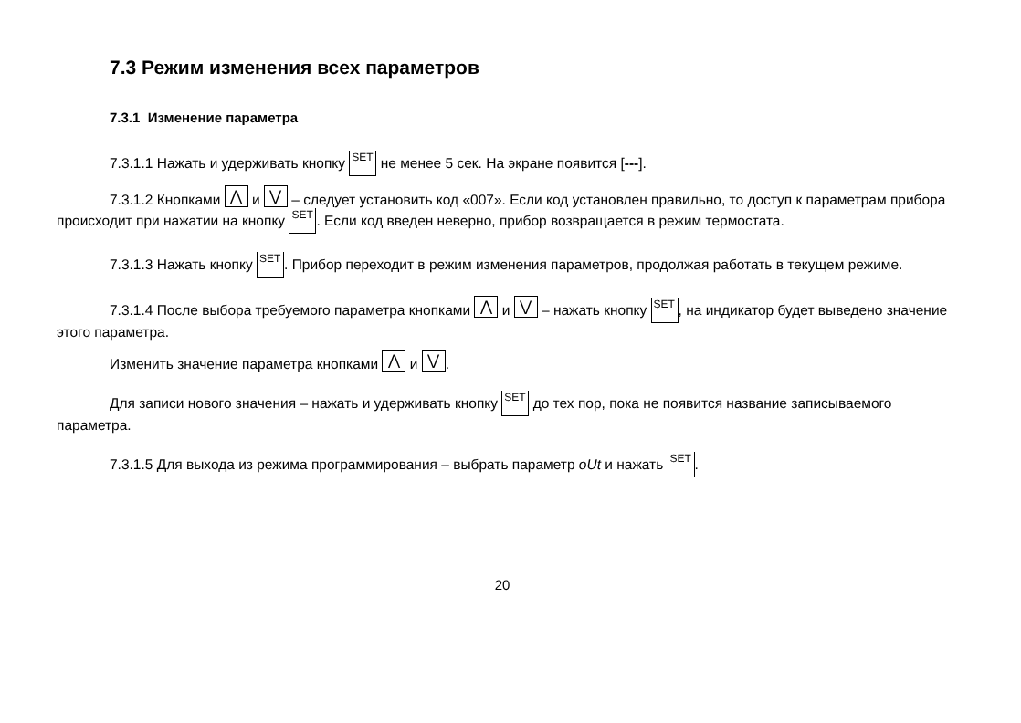7.3 Режим изменения всех параметров
7.3.1 Изменение параметра
7.3.1.1 Нажать и удерживать кнопку SET не менее 5 сек. На экране появится [---].
7.3.1.2 Кнопками ⋀ и ⋁ – следует установить код «007». Если код установлен правильно, то доступ к параметрам прибора происходит при нажатии на кнопку SET. Если код введен неверно, прибор возвращается в режим термостата.
7.3.1.3 Нажать кнопку SET. Прибор переходит в режим изменения параметров, продолжая работать в текущем режиме.
7.3.1.4 После выбора требуемого параметра кнопками ⋀ и ⋁ – нажать кнопку SET, на индикатор будет выведено значение этого параметра.
Изменить значение параметра кнопками ⋀ и ⋁.
Для записи нового значения – нажать и удерживать кнопку SET до тех пор, пока не появится название записываемого параметра.
7.3.1.5 Для выхода из режима программирования – выбрать параметр oUt и нажать SET.
20